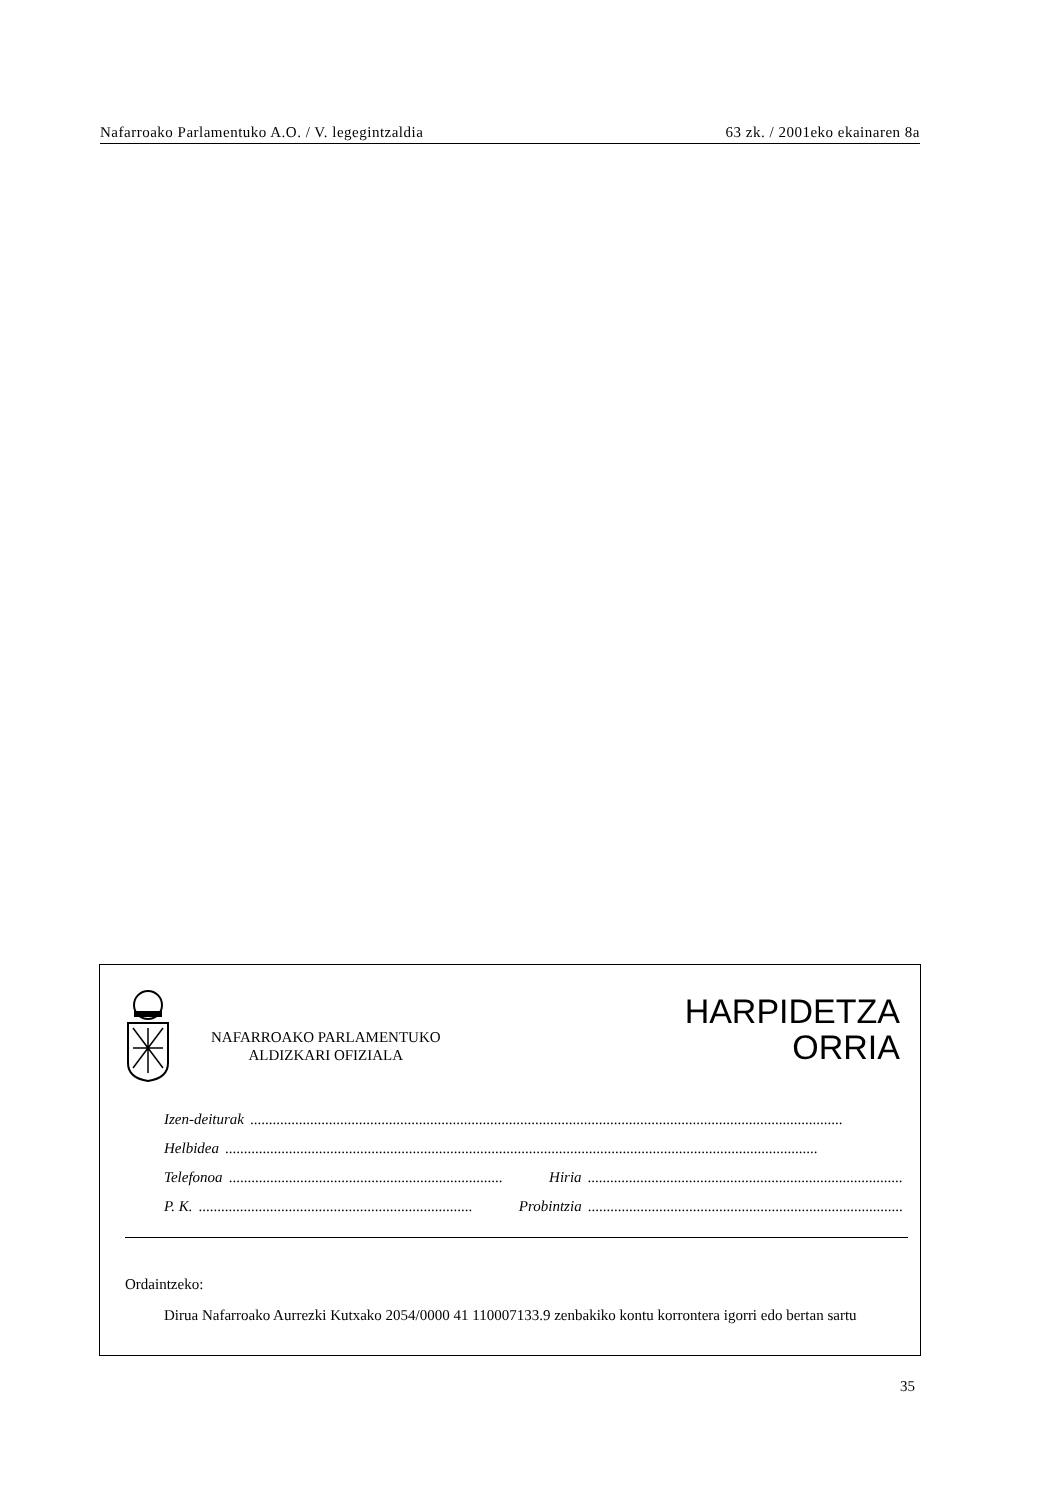Nafarroako Parlamentuko A.O. / V. legegintzaldia 63 zk. / 2001eko ekainaren 8a
NAFARROAKO PARLAMENTUKO
ALDIZKARI OFIZIALA
HARPIDETZA
ORRIA
Izen-deiturak ..............................................................................................................................................................
Helbidea ..............................................................................................................................................................
Telefonoa ......................................................................... Hiria .........................................................................................
P. K. ......................................................................... Probintzia .........................................................................................
Ordaintzeko:
Dirua Nafarroako Aurrezki Kutxako 2054/0000 41 110007133.9 zenbakiko kontu korrontera igorri edo bertan sartu
35